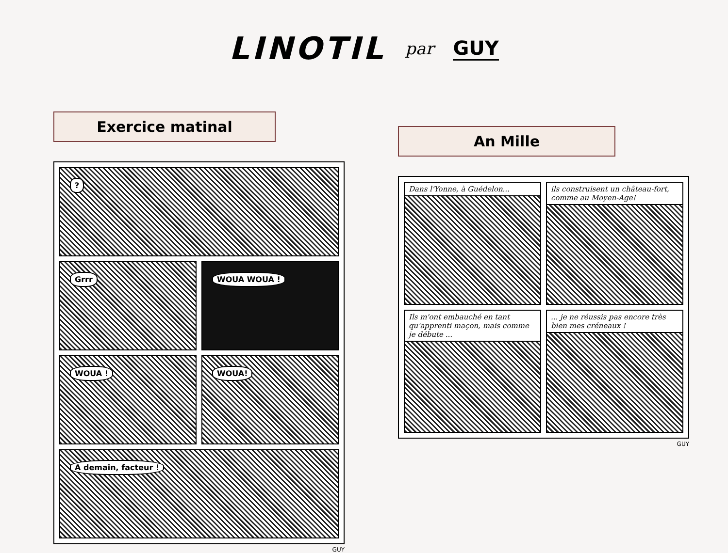LINOTIL par GUY
Exercice matinal
?
Grrr
WOUA WOUA !
WOUA !
WOUA!
A demain, facteur !
GUY
An Mille
Dans l'Yonne, à Guédelon...
ils construisent un château-fort, comme au Moyen-Age!
Ils m'ont embauché en tant qu'apprenti maçon, mais comme je débute ...
... je ne réussis pas encore très bien mes créneaux !
GUY